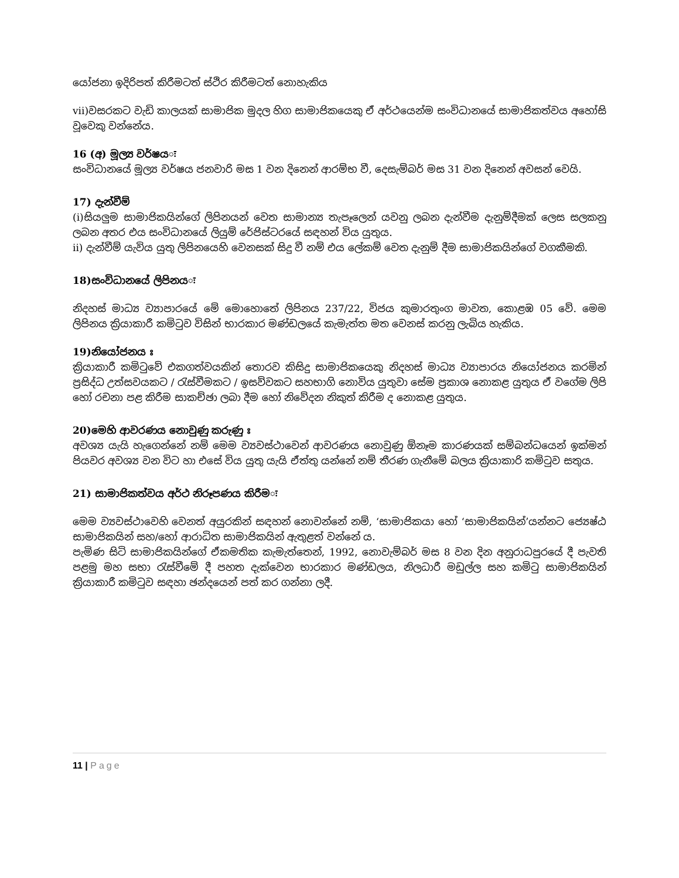යෝජනා ඉදිරිපත් කිරීමටත් ස්ථිර කිරීමටත් නොහැකිය
vii)වසරකට වැඩි කාලයක් සාමාජික මුදල හිග සාමාජිකයෙකු ඒ අර්ථයෙන්ම සංවිධානයේ සාමාජිකත්වය අහෝසි වූවෙකු වන්නේය.
16 (අ) මූල්‍ය වර්ෂයः
සංවිධානයේ මූල්‍ය වර්ෂය ජනවාරි මස 1 වන දිනෙන් ආරම්භ වී, දෙසැම්බර් මස 31 වන දිනෙන් අවසන් වෙයි.
17) දැන්වීම්
(i)සියලුම සාමාජිකයින්ගේ ලිපිනයන් වෙත සාමාන්‍ය තැපෑලෙන් යවනු ලබන දැන්වීම දැනුම්දීමක් ලෙස සලකනු ලබන අතර එය සංවිධානයේ ලියුම් රේජිස්ටරයේ සඳහන් විය යුතුය.
ii) දැන්වීම් යැවිය යුතු ලිපිනයෙහි වෙනසක් සිදු වී නම් එය ලේකම් වෙත දැනුම් දීම සාමාජිකයින්ගේ වගකීමකි.
18)සංවිධානයේ ලිපිනයः
නිදහස් මාධ්‍ය ව්‍යාපාරයේ මේ මොහොතේ ලිපිනය 237/22, විජය කුමාරතුංග මාවත, කොළඹ 05 වේ. මෙම ලිපිනය ක්‍රියාකාරී කමිටුව විසින් භාරකාර මණ්ඩලයේ කැමැත්ත මත වෙනස් කරනු ලැබිය හැකිය.
19)නියෝජනය ඃ
ක්‍රියාකාරී කමිටුවේ එකගත්වයකින් තොරව කිසිදු සාමාජිකයෙකු නිදහස් මාධ්‍ය ව්‍යාපාරය නියෝජනය කරමින් ප්‍රසිද්ධ උත්සවයකට / රැස්වීමකට / ඉසව්වකට සහභාගි නොවිය යුතුවා සේම ප්‍රකාශ නොකළ යුතුය ඒ වගේම ලිපි හෝ රචනා පළ කිරීම සාකච්ඡා ලබා දීම හෝ නිවේදන නිකුත් කිරීම ද නොකළ යුතුය.
20)මෙහි ආවරණය නොවුණු කරුණු ඃ
අවශ්‍ය යැයි හැගෙන්නේ නම් මෙම ව්‍යවස්ථාවෙන් ආවරණය නොවුණු ඕනෑම කාරණයක් සම්බන්ධයෙන් ඉක්මන් පියවර අවශ්‍ය වන විට හා එසේ විය යුතු යැයි ඒත්තු යන්නේ නම් තීරණ ගැනීමේ බලය ක්‍රියාකාරි කමිටුව සතුය.
21) සාමාජිකත්වය අර්ථ නිරූපණය කිරීමः
මෙම ව්‍යවස්ථාවෙහි වෙනත් අයුරකින් සඳහන් නොවන්නේ නම්, ‘සාමාජිකයා හෝ ‘සාමාජිකයින්’යන්නට ජ්‍යෙෂ්ඨ සාමාජිකයින් සහ/හෝ ආරාධිත සාමාජිකයින් ඇතුළත් වන්නේ ය.
පැමිණ සිටි සාමාජිකයින්ගේ ඒකමතික කැමැත්තෙන්, 1992, නොවැම්බර් මස 8 වන දින අනුරාධපුරයේ දී පැවති පළමු මහ සභා රැස්වීමේ දී පහත දැක්වෙන භාරකාර මණ්ඩලය, නිලධාරී මඩුල්ල සහ කමිටු සාමාජිකයින් ක්‍රියාකාරී කමිටුව සඳහා ඡන්දයෙන් පත් කර ගන්නා ලදී.
11 | Page